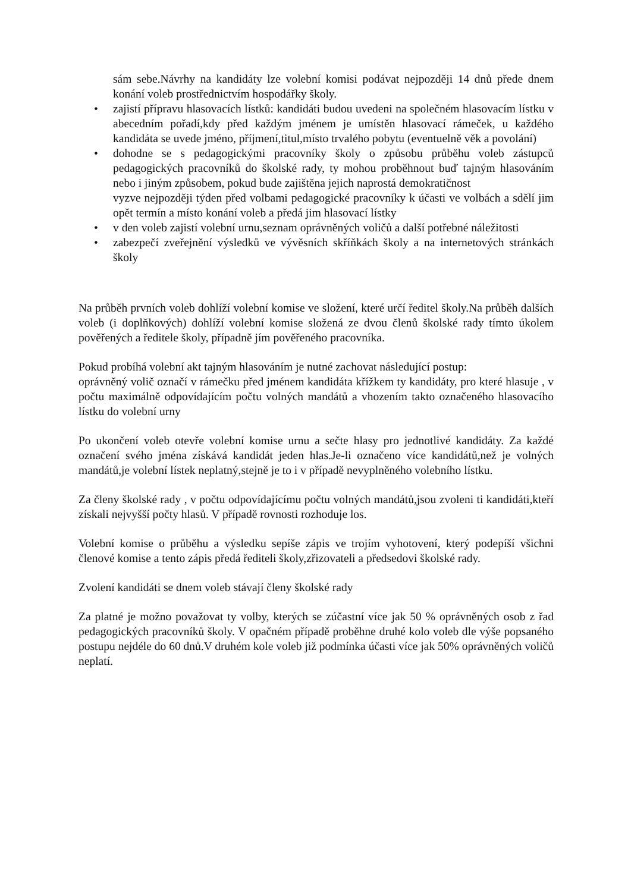sám sebe.Návrhy na kandidáty lze volební komisi podávat nejpozději 14 dnů přede dnem konání voleb prostřednictvím hospodářky školy.
• zajistí přípravu hlasovacích lístků: kandidáti budou uvedeni na společném hlasovacím lístku v abecedním pořadí,kdy před každým jménem je umístěn hlasovací rámeček, u každého kandidáta se uvede jméno, příjmení,titul,místo trvalého pobytu (eventuelně věk a povolání)
• dohodne se s pedagogickými pracovníky školy o způsobu průběhu voleb zástupců pedagogických pracovníků do školské rady, ty mohou proběhnout buď tajným hlasováním nebo i jiným způsobem, pokud bude zajištěna jejich naprostá demokratičnost
vyzve nejpozději týden před volbami pedagogické pracovníky k účasti ve volbách a sdělí jim opět termín a místo konání voleb a předá jim hlasovací lístky
• v den voleb zajistí volební urnu,seznam oprávněných voličů a další potřebné náležitosti
• zabezpečí zveřejnění výsledků ve vývěsních skříňkách školy a na internetových stránkách školy
Na průběh prvních voleb dohlíží volební komise ve složení, které určí ředitel školy.Na průběh dalších voleb (i doplňkových) dohlíží volební komise složená ze dvou členů školské rady tímto úkolem pověřených a ředitele školy, případně jím pověřeného pracovníka.
Pokud probíhá volební akt tajným hlasováním je nutné zachovat následující postup:
oprávněný volič označí v rámečku před jménem kandidáta křížkem ty kandidáty, pro které hlasuje , v počtu maximálně odpovídajícím počtu volných mandátů a vhozením takto označeného hlasovacího lístku do volební urny
Po ukončení voleb otevře volební komise urnu a sečte hlasy pro jednotlivé kandidáty. Za každé označení svého jména získává kandidát jeden hlas.Je-li označeno více kandidátů,než je volných mandátů,je volební lístek neplatný,stejně je to i v případě nevyplněného volebního lístku.
Za členy školské rady , v počtu odpovídajícímu počtu volných mandátů,jsou zvoleni ti kandidáti,kteří získali nejvyšší počty hlasů. V případě rovnosti rozhoduje los.
Volební komise o průběhu a výsledku sepíše zápis ve trojím vyhotovení, který podepíší všichni členové komise a tento zápis předá řediteli školy,zřizovateli a předsedovi školské rady.
Zvolení kandidáti se dnem voleb stávají členy školské rady
Za platné je možno považovat ty volby, kterých se zúčastní více jak 50 % oprávněných osob z řad pedagogických pracovníků školy. V opačném případě proběhne druhé kolo voleb dle výše popsaného postupu nejdéle do 60 dnů.V druhém kole voleb již podmínka účasti více jak 50% oprávněných voličů neplatí.